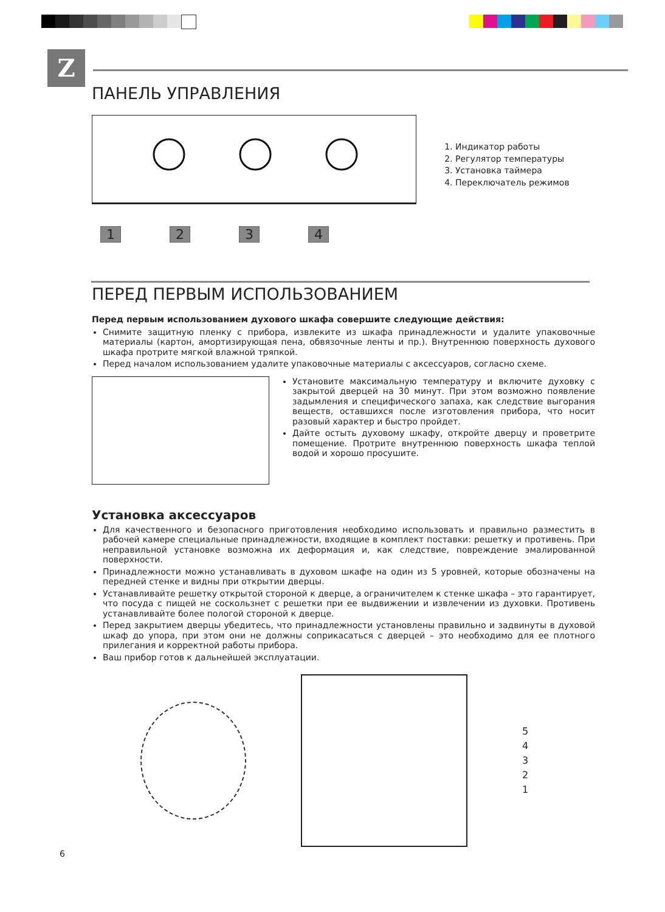Z
ПАНЕЛЬ УПРАВЛЕНИЯ
1234
1. Индикатор работы
2. Регулятор температуры
3. Установка таймера
4. Переключатель режимов
ПЕРЕД ПЕРВЫМ ИСПОЛЬЗОВАНИЕМ
Перед первым использованием духового шкафа совершите следующие действия:
Снимите защитную пленку с прибора, извлеките из шкафа принадлежности и удалите упаковочные материалы (картон, амортизирующая пена, обвязочные ленты и пр.). Внутреннюю поверхность духового шкафа протрите мягкой влажной тряпкой.
Перед началом использованием удалите упаковочные материалы с аксессуаров, согласно схеме.
Установите максимальную температуру и включите духовку с закрытой дверцей на 30 минут. При этом возможно появление задымления и специфического запаха, как следствие выгорания веществ, оставшихся после изготовления прибора, что носит разовый характер и быстро пройдет.
Дайте остыть духовому шкафу, откройте дверцу и проветрите помещение. Протрите внутреннюю поверхность шкафа теплой водой и хорошо просушите.
Установка аксессуаров
Для качественного и безопасного приготовления необходимо использовать и правильно разместить в рабочей камере специальные принадлежности, входящие в комплект поставки: решетку и противень. При неправильной установке возможна их деформация и, как следствие, повреждение эмалированной поверхности.
Принадлежности можно устанавливать в духовом шкафе на один из 5 уровней, которые обозначены на передней стенке и видны при открытии дверцы.
Устанавливайте решетку открытой стороной к дверце, а ограничителем к стенке шкафа – это гарантирует, что посуда с пищей не соскользнет с решетки при ее выдвижении и извлечении из духовки. Противень устанавливайте более пологой стороной к дверце.
Перед закрытием дверцы убедитесь, что принадлежности установлены правильно и задвинуты в духовой шкаф до упора, при этом они не должны соприкасаться с дверцей – это необходимо для ее плотного прилегания и корректной работы прибора.
Ваш прибор готов к дальнейшей эксплуатации.
5
4
3
2
1
6